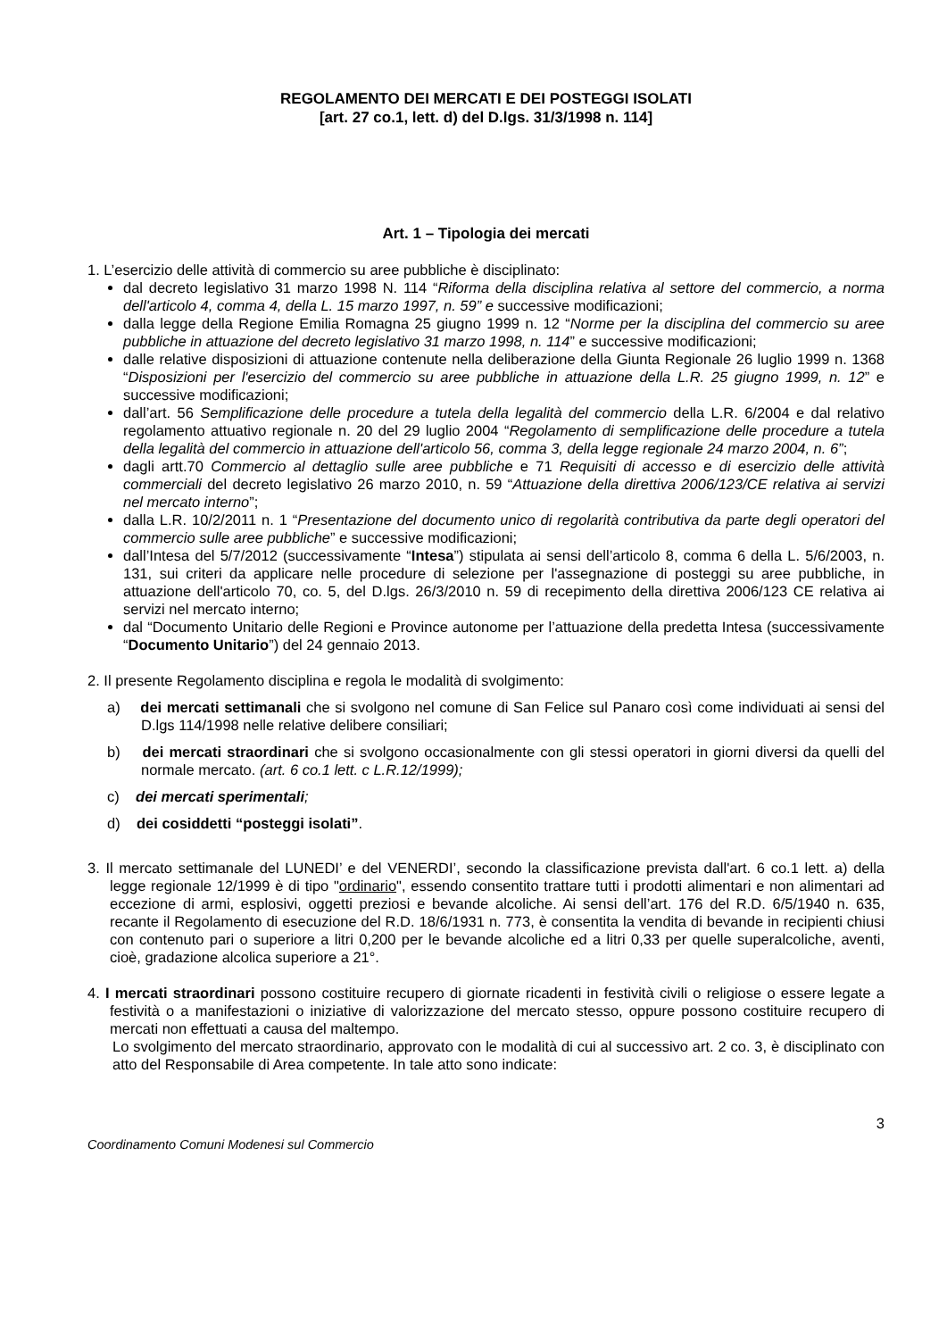REGOLAMENTO DEI MERCATI E DEI POSTEGGI ISOLATI
[art. 27 co.1, lett. d) del D.lgs. 31/3/1998 n. 114]
Art. 1 – Tipologia dei mercati
1. L’esercizio delle attività di commercio su aree pubbliche è disciplinato:
dal decreto legislativo 31 marzo 1998 N. 114 “Riforma della disciplina relativa al settore del commercio, a norma dell'articolo 4, comma 4, della L. 15 marzo 1997, n. 59” e successive modificazioni;
dalla legge della Regione Emilia Romagna 25 giugno 1999 n. 12 “Norme per la disciplina del commercio su aree pubbliche in attuazione del decreto legislativo 31 marzo 1998, n. 114” e successive modificazioni;
dalle relative disposizioni di attuazione contenute nella deliberazione della Giunta Regionale 26 luglio 1999 n. 1368 “Disposizioni per l'esercizio del commercio su aree pubbliche in attuazione della L.R. 25 giugno 1999, n. 12” e successive modificazioni;
dall’art. 56 Semplificazione delle procedure a tutela della legalità del commercio della L.R. 6/2004 e dal relativo regolamento attuativo regionale n. 20 del 29 luglio 2004 “Regolamento di semplificazione delle procedure a tutela della legalità del commercio in attuazione dell'articolo 56, comma 3, della legge regionale 24 marzo 2004, n. 6”;
dagli artt.70 Commercio al dettaglio sulle aree pubbliche e 71 Requisiti di accesso e di esercizio delle attività commerciali del decreto legislativo 26 marzo 2010, n. 59 “Attuazione della direttiva 2006/123/CE relativa ai servizi nel mercato interno”;
dalla L.R. 10/2/2011 n. 1 “Presentazione del documento unico di regolarità contributiva da parte degli operatori del commercio sulle aree pubbliche” e successive modificazioni;
dall’Intesa del 5/7/2012 (successivamente “Intesa”) stipulata ai sensi dell’articolo 8, comma 6 della L. 5/6/2003, n. 131, sui criteri da applicare nelle procedure di selezione per l'assegnazione di posteggi su aree pubbliche, in attuazione dell'articolo 70, co. 5, del D.lgs. 26/3/2010 n. 59 di recepimento della direttiva 2006/123 CE relativa ai servizi nel mercato interno;
dal “Documento Unitario delle Regioni e Province autonome per l’attuazione della predetta Intesa (successivamente “Documento Unitario”) del 24 gennaio 2013.
2. Il presente Regolamento disciplina e regola le modalità di svolgimento:
a) dei mercati settimanali che si svolgono nel comune di San Felice sul Panaro così come individuati ai sensi del D.lgs 114/1998 nelle relative delibere consiliari;
b) dei mercati straordinari che si svolgono occasionalmente con gli stessi operatori in giorni diversi da quelli del normale mercato. (art. 6 co.1 lett. c L.R.12/1999);
c) dei mercati sperimentali;
d) dei cosiddetti “posteggi isolati”.
3. Il mercato settimanale del LUNEDI’ e del VENERDI’, secondo la classificazione prevista dall'art. 6 co.1 lett. a) della legge regionale 12/1999 è di tipo "ordinario", essendo consentito trattare tutti i prodotti alimentari e non alimentari ad eccezione di armi, esplosivi, oggetti preziosi e bevande alcoliche. Ai sensi dell’art. 176 del R.D. 6/5/1940 n. 635, recante il Regolamento di esecuzione del R.D. 18/6/1931 n. 773, è consentita la vendita di bevande in recipienti chiusi con contenuto pari o superiore a litri 0,200 per le bevande alcoliche ed a litri 0,33 per quelle superalcoliche, aventi, cioè, gradazione alcolica superiore a 21°.
4. I mercati straordinari possono costituire recupero di giornate ricadenti in festività civili o religiose o essere legate a festività o a manifestazioni o iniziative di valorizzazione del mercato stesso, oppure possono costituire recupero di mercati non effettuati a causa del maltempo.
Lo svolgimento del mercato straordinario, approvato con le modalità di cui al successivo art. 2 co. 3, è disciplinato con atto del Responsabile di Area competente. In tale atto sono indicate:
3
Coordinamento Comuni Modenesi sul Commercio